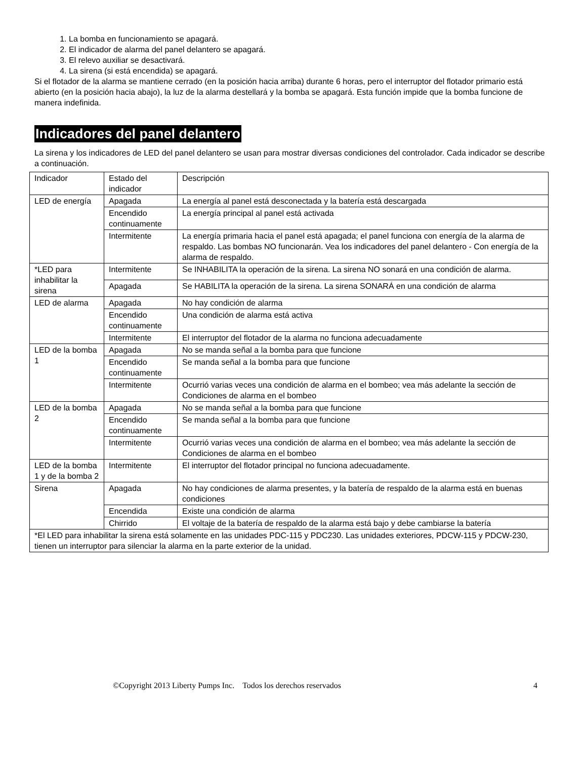1. La bomba en funcionamiento se apagará.
2. El indicador de alarma del panel delantero se apagará.
3. El relevo auxiliar se desactivará.
4. La sirena (si está encendida) se apagará.
Si el flotador de la alarma se mantiene cerrado (en la posición hacia arriba) durante 6 horas, pero el interruptor del flotador primario está abierto (en la posición hacia abajo), la luz de la alarma destellará y la bomba se apagará. Esta función impide que la bomba funcione de manera indefinida.
Indicadores del panel delantero
La sirena y los indicadores de LED del panel delantero se usan para mostrar diversas condiciones del controlador. Cada indicador se describe a continuación.
| Indicador | Estado del indicador | Descripción |
| LED de energía | Apagada | La energía al panel está desconectada y la batería está descargada |
| | Encendido continuamente | La energía principal al panel está activada |
| | Intermitente | La energía primaria hacia el panel está apagada; el panel funciona con energía de la alarma de respaldo. Las bombas NO funcionarán. Vea los indicadores del panel delantero - Con energía de la alarma de respaldo. |
| *LED para inhabilitar la sirena | Intermitente | Se INHABILITA la operación de la sirena. La sirena NO sonará en una condición de alarma. |
| | Apagada | Se HABILITA la operación de la sirena. La sirena SONARÁ en una condición de alarma |
| LED de alarma | Apagada | No hay condición de alarma |
| | Encendido continuamente | Una condición de alarma está activa |
| | Intermitente | El interruptor del flotador de la alarma no funciona adecuadamente |
| LED de la bomba 1 | Apagada | No se manda señal a la bomba para que funcione |
| | Encendido continuamente | Se manda señal a la bomba para que funcione |
| | Intermitente | Ocurrió varias veces una condición de alarma en el bombeo; vea más adelante la sección de Condiciones de alarma en el bombeo |
| LED de la bomba 2 | Apagada | No se manda señal a la bomba para que funcione |
| | Encendido continuamente | Se manda señal a la bomba para que funcione |
| | Intermitente | Ocurrió varias veces una condición de alarma en el bombeo; vea más adelante la sección de Condiciones de alarma en el bombeo |
| LED de la bomba 1 y de la bomba 2 | Intermitente | El interruptor del flotador principal no funciona adecuadamente. |
| Sirena | Apagada | No hay condiciones de alarma presentes, y la batería de respaldo de la alarma está en buenas condiciones |
| | Encendida | Existe una condición de alarma |
| | Chirrido | El voltaje de la batería de respaldo de la alarma está bajo y debe cambiarse la batería |
| *El LED para inhabilitar la sirena está solamente en las unidades PDC-115 y PDC230. Las unidades exteriores, PDCW-115 y PDCW-230, tienen un interruptor para silenciar la alarma en la parte exterior de la unidad. | | |
©Copyright 2013 Liberty Pumps Inc. Todos los derechos reservados 4